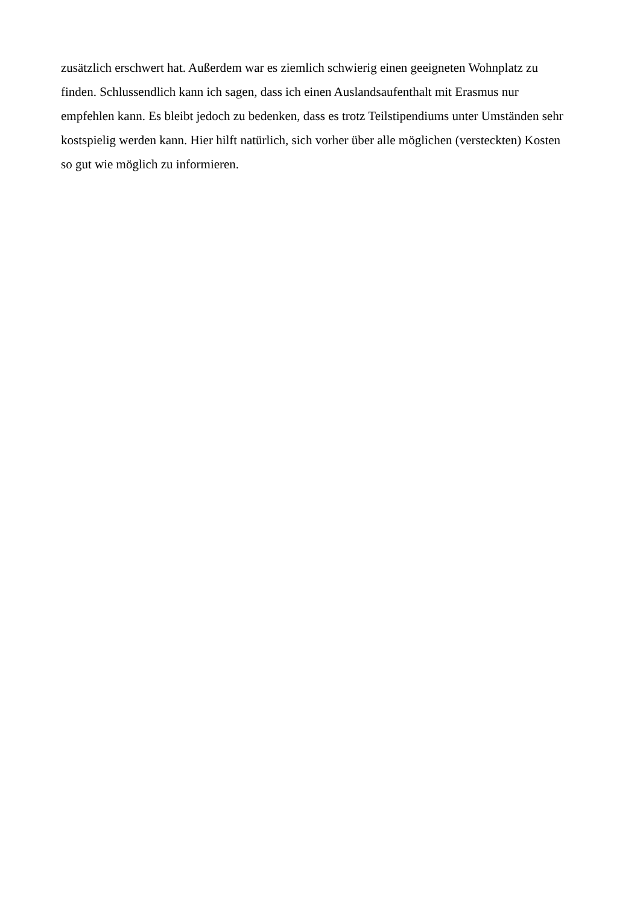zusätzlich erschwert hat. Außerdem war es ziemlich schwierig einen geeigneten Wohnplatz zu
finden. Schlussendlich kann ich sagen, dass ich einen Auslandsaufenthalt mit Erasmus nur
empfehlen kann. Es bleibt jedoch zu bedenken, dass es trotz Teilstipendiums unter Umständen sehr
kostspielig werden kann. Hier hilft natürlich, sich vorher über alle möglichen (versteckten) Kosten
so gut wie möglich zu informieren.